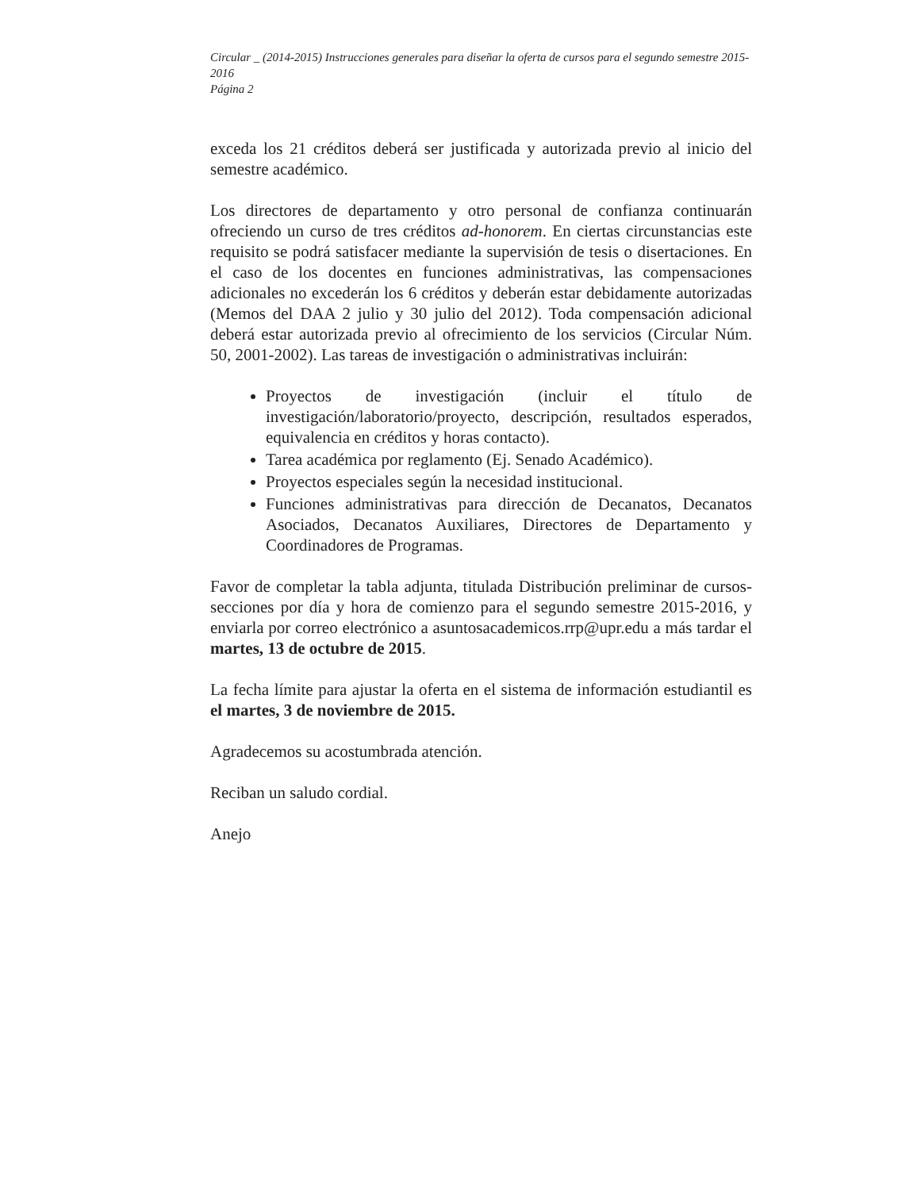Circular _ (2014-2015) Instrucciones generales para diseñar la oferta de cursos para el segundo semestre 2015-2016
Página 2
exceda los 21 créditos deberá ser justificada y autorizada previo al inicio del semestre académico.
Los directores de departamento y otro personal de confianza continuarán ofreciendo un curso de tres créditos ad-honorem. En ciertas circunstancias este requisito se podrá satisfacer mediante la supervisión de tesis o disertaciones. En el caso de los docentes en funciones administrativas, las compensaciones adicionales no excederán los 6 créditos y deberán estar debidamente autorizadas (Memos del DAA 2 julio y 30 julio del 2012). Toda compensación adicional deberá estar autorizada previo al ofrecimiento de los servicios (Circular Núm. 50, 2001-2002). Las tareas de investigación o administrativas incluirán:
Proyectos de investigación (incluir el título de investigación/laboratorio/proyecto, descripción, resultados esperados, equivalencia en créditos y horas contacto).
Tarea académica por reglamento (Ej. Senado Académico).
Proyectos especiales según la necesidad institucional.
Funciones administrativas para dirección de Decanatos, Decanatos Asociados, Decanatos Auxiliares, Directores de Departamento y Coordinadores de Programas.
Favor de completar la tabla adjunta, titulada Distribución preliminar de cursos-secciones por día y hora de comienzo para el segundo semestre 2015-2016, y enviarla por correo electrónico a asuntosacademicos.rrp@upr.edu a más tardar el martes, 13 de octubre de 2015.
La fecha límite para ajustar la oferta en el sistema de información estudiantil es el martes, 3 de noviembre de 2015.
Agradecemos su acostumbrada atención.
Reciban un saludo cordial.
Anejo